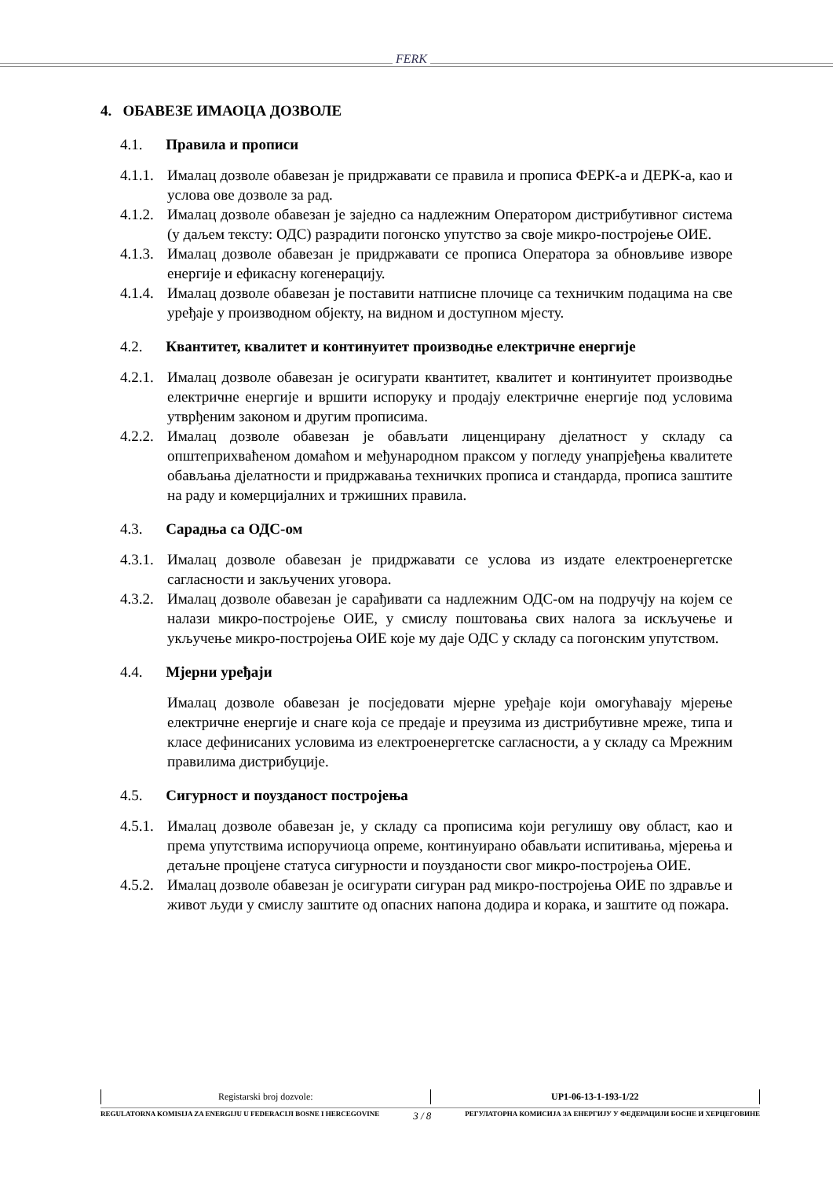FERK
4. ОБАВЕЗЕ ИМАОЦА ДОЗВОЛЕ
4.1. Правила и прописи
4.1.1. Ималац дозволе обавезан је придржавати се правила и прописа ФЕРК-а и ДЕРК-а, као и услова ове дозволе за рад.
4.1.2. Ималац дозволе обавезан је заједно са надлежним Оператором дистрибутивног система (у даљем тексту: ОДС) разрадити погонско упутство за своје микро-постројење ОИЕ.
4.1.3. Ималац дозволе обавезан је придржавати се прописа Оператора за обновљиве изворе енергије и ефикасну когенерацију.
4.1.4. Ималац дозволе обавезан је поставити натписне плочице са техничким подацима на све уређаје у производном објекту, на видном и доступном мјесту.
4.2. Квантитет, квалитет и континуитет производње електричне енергије
4.2.1. Ималац дозволе обавезан је осигурати квантитет, квалитет и континуитет производње електричне енергије и вршити испоруку и продају електричне енергије под условима утврђеним законом и другим прописима.
4.2.2. Ималац дозволе обавезан је обављати лиценцирану дјелатност у складу са општеприхваћеном домаћом и међународном праксом у погледу унапрјеђења квалитете обављања дјелатности и придржавања техничких прописа и стандарда, прописа заштите на раду и комерцијалних и тржишних правила.
4.3. Сарадња са ОДС-ом
4.3.1. Ималац дозволе обавезан је придржавати се услова из издате електроенергетске сагласности и закључених уговора.
4.3.2. Ималац дозволе обавезан је сарађивати са надлежним ОДС-ом на подручју на којем се налази микро-постројење ОИЕ, у смислу поштовања свих налога за искључење и укључење микро-постројења ОИЕ које му даје ОДС у складу са погонским упутством.
4.4. Мјерни уређаји
Ималац дозволе обавезан је посједовати мјерне уређаје који омогућавају мјерење електричне енергије и снаге која се предаје и преузима из дистрибутивне мреже, типа и класе дефинисаних условима из електроенергетске сагласности, а у складу са Мрежним правилима дистрибуције.
4.5. Сигурност и поузданост постројења
4.5.1. Ималац дозволе обавезан је, у складу са прописима који регулишу ову област, као и према упутствима испоручиоца опреме, континуирано обављати испитивања, мјерења и детаљне процјене статуса сигурности и поузданости свог микро-постројења ОИЕ.
4.5.2. Ималац дозволе обавезан је осигурати сигуран рад микро-постројења ОИЕ по здравље и живот људи у смислу заштите од опасних напона додира и корака, и заштите од пожара.
| Registarski broj dozvole: | UP1-06-13-1-193-1/22 |
REGULATORNA KOMISIJA ZA ENERGIJU U FEDERACIJI BOSNE I HERCEGOVINE 3 / 8 РЕГУЛАТОРНА КОМИСИЈА ЗА ЕНЕРГИЈУ У ФЕДЕРАЦИЈИ БОСНЕ И ХЕРЦЕГОВИНЕ